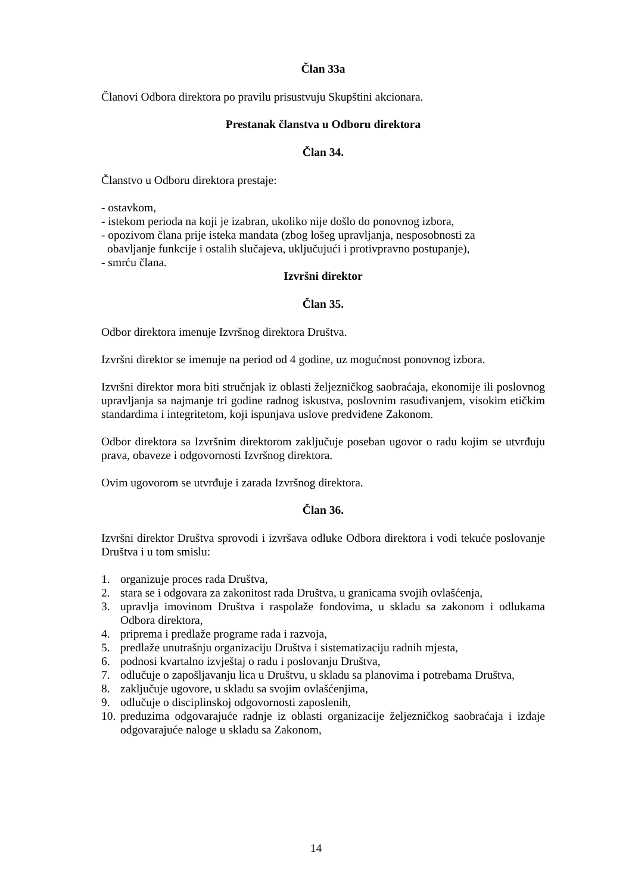Član 33a
Članovi Odbora direktora po pravilu prisustvuju Skupštini akcionara.
Prestanak članstva u Odboru direktora
Član 34.
Članstvo u Odboru direktora prestaje:
- ostavkom,
- istekom perioda na koji je izabran, ukoliko nije došlo do ponovnog izbora,
- opozivom člana prije isteka mandata (zbog lošeg upravljanja, nesposobnosti za
obavljanje funkcije i ostalih slučajeva, uključujući i protivpravno postupanje),
- smrću člana.
Izvršni direktor
Član 35.
Odbor direktora imenuje Izvršnog direktora Društva.
Izvršni direktor se imenuje na period od 4 godine, uz mogućnost ponovnog izbora.
Izvršni direktor mora biti stručnjak iz oblasti željezničkog saobraćaja, ekonomije ili poslovnog upravljanja sa najmanje tri godine radnog iskustva, poslovnim rasuđivanjem, visokim etičkim standardima i integritetom, koji ispunjava uslove predviđene Zakonom.
Odbor direktora sa Izvršnim direktorom zaključuje poseban ugovor o radu kojim se utvrđuju prava, obaveze i odgovornosti Izvršnog direktora.
Ovim ugovorom se utvrđuje i zarada Izvršnog direktora.
Član 36.
Izvršni direktor Društva sprovodi i izvršava odluke Odbora direktora i vodi tekuće poslovanje Društva i u tom smislu:
1. organizuje proces rada Društva,
2. stara se i odgovara za zakonitost rada Društva, u granicama svojih ovlašćenja,
3. upravlja imovinom Društva i raspolaže fondovima, u skladu sa zakonom i odlukama Odbora direktora,
4. priprema i predlaže programe rada i razvoja,
5. predlaže unutrašnju organizaciju Društva i sistematizaciju radnih mjesta,
6. podnosi kvartalno izvještaj o radu i poslovanju Društva,
7. odlučuje o zapošljavanju lica u Društvu, u skladu sa planovima i potrebama Društva,
8. zaključuje ugovore, u skladu sa svojim ovlašćenjima,
9. odlučuje o disciplinskoj odgovornosti zaposlenih,
10. preduzima odgovarajuće radnje iz oblasti organizacije željezničkog saobraćaja i izdaje odgovarajuće naloge u skladu sa Zakonom,
14